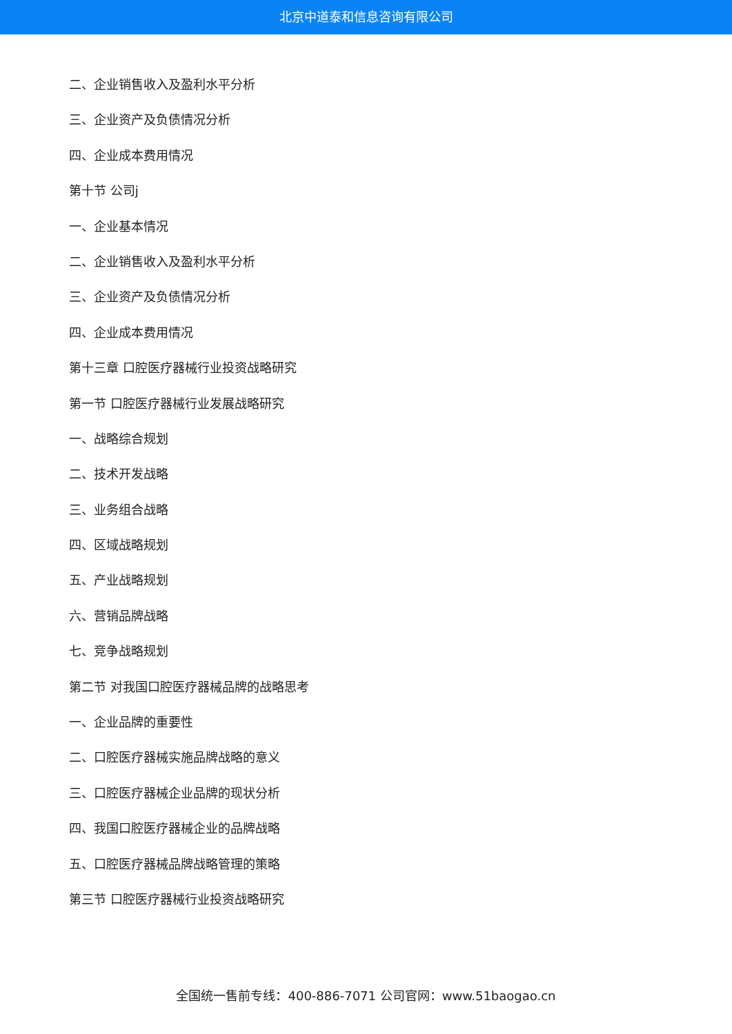北京中道泰和信息咨询有限公司
二、企业销售收入及盈利水平分析
三、企业资产及负债情况分析
四、企业成本费用情况
第十节 公司j
一、企业基本情况
二、企业销售收入及盈利水平分析
三、企业资产及负债情况分析
四、企业成本费用情况
第十三章 口腔医疗器械行业投资战略研究
第一节 口腔医疗器械行业发展战略研究
一、战略综合规划
二、技术开发战略
三、业务组合战略
四、区域战略规划
五、产业战略规划
六、营销品牌战略
七、竞争战略规划
第二节 对我国口腔医疗器械品牌的战略思考
一、企业品牌的重要性
二、口腔医疗器械实施品牌战略的意义
三、口腔医疗器械企业品牌的现状分析
四、我国口腔医疗器械企业的品牌战略
五、口腔医疗器械品牌战略管理的策略
第三节 口腔医疗器械行业投资战略研究
全国统一售前专线：400-886-7071 公司官网：www.51baogao.cn